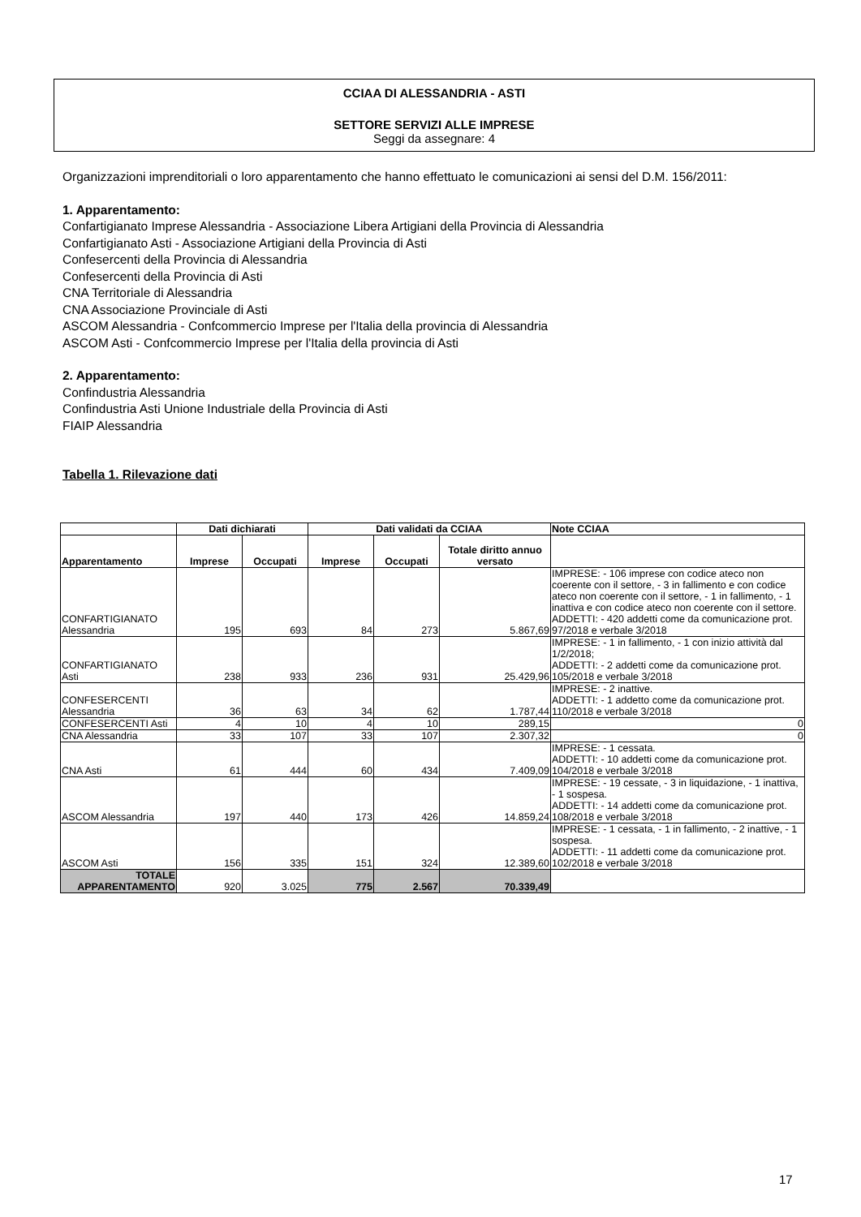CCIAA DI ALESSANDRIA - ASTI
SETTORE SERVIZI ALLE IMPRESE
Seggi da assegnare: 4
Organizzazioni imprenditoriali o loro apparentamento che hanno effettuato le comunicazioni ai sensi del D.M. 156/2011:
1. Apparentamento:
Confartigianato Imprese Alessandria - Associazione Libera Artigiani della Provincia di Alessandria
Confartigianato Asti - Associazione Artigiani della Provincia di Asti
Confesercenti della Provincia di Alessandria
Confesercenti della Provincia di Asti
CNA Territoriale di Alessandria
CNA Associazione Provinciale di Asti
ASCOM Alessandria - Confcommercio Imprese per l'Italia della provincia di Alessandria
ASCOM Asti - Confcommercio Imprese per l'Italia della provincia di Asti
2. Apparentamento:
Confindustria Alessandria
Confindustria Asti Unione Industriale della Provincia di Asti
FIAIP Alessandria
Tabella 1. Rilevazione dati
| | Dati dichiarati | | Dati validati da CCIAA | | | Note CCIAA |
| --- | --- | --- | --- | --- | --- | --- |
| Apparentamento | Imprese | Occupati | Imprese | Occupati | Totale diritto annuo versato | |
| CONFARTIGIANATO Alessandria | 195 | 693 | 84 | 273 | 5.867,69 | IMPRESE: - 106 imprese con codice ateco non coerente con il settore, - 3 in fallimento e con codice ateco non coerente con il settore, - 1 in fallimento, - 1 inattiva e con codice ateco non coerente con il settore. ADDETTI: - 420 addetti come da comunicazione prot. 97/2018 e verbale 3/2018 |
| CONFARTIGIANATO Asti | 238 | 933 | 236 | 931 | 25.429,96 | IMPRESE: - 1 in fallimento, - 1 con inizio attività dal 1/2/2018; ADDETTI: - 2 addetti come da comunicazione prot. 105/2018 e verbale 3/2018 |
| CONFESERCENTI Alessandria | 36 | 63 | 34 | 62 | 1.787,44 | IMPRESE: - 2 inattive. ADDETTI: - 1 addetto come da comunicazione prot. 110/2018 e verbale 3/2018 |
| CONFESERCENTI Asti | 4 | 10 | 4 | 10 | 289,15 | 0 |
| CNA Alessandria | 33 | 107 | 33 | 107 | 2.307,32 | 0 |
| CNA Asti | 61 | 444 | 60 | 434 | 7.409,09 | IMPRESE: - 1 cessata. ADDETTI: - 10 addetti come da comunicazione prot. 104/2018 e verbale 3/2018 |
| ASCOM Alessandria | 197 | 440 | 173 | 426 | 14.859,24 | IMPRESE: - 19 cessate, - 3 in liquidazione, - 1 inattiva, - 1 sospesa. ADDETTI: - 14 addetti come da comunicazione prot. 108/2018 e verbale 3/2018 |
| ASCOM Asti | 156 | 335 | 151 | 324 | 12.389,60 | IMPRESE: - 1 cessata, - 1 in fallimento, - 2 inattive, - 1 sospesa. ADDETTI: - 11 addetti come da comunicazione prot. 102/2018 e verbale 3/2018 |
| TOTALE APPARENTAMENTO | 920 | 3.025 | 775 | 2.567 | 70.339,49 | |
17